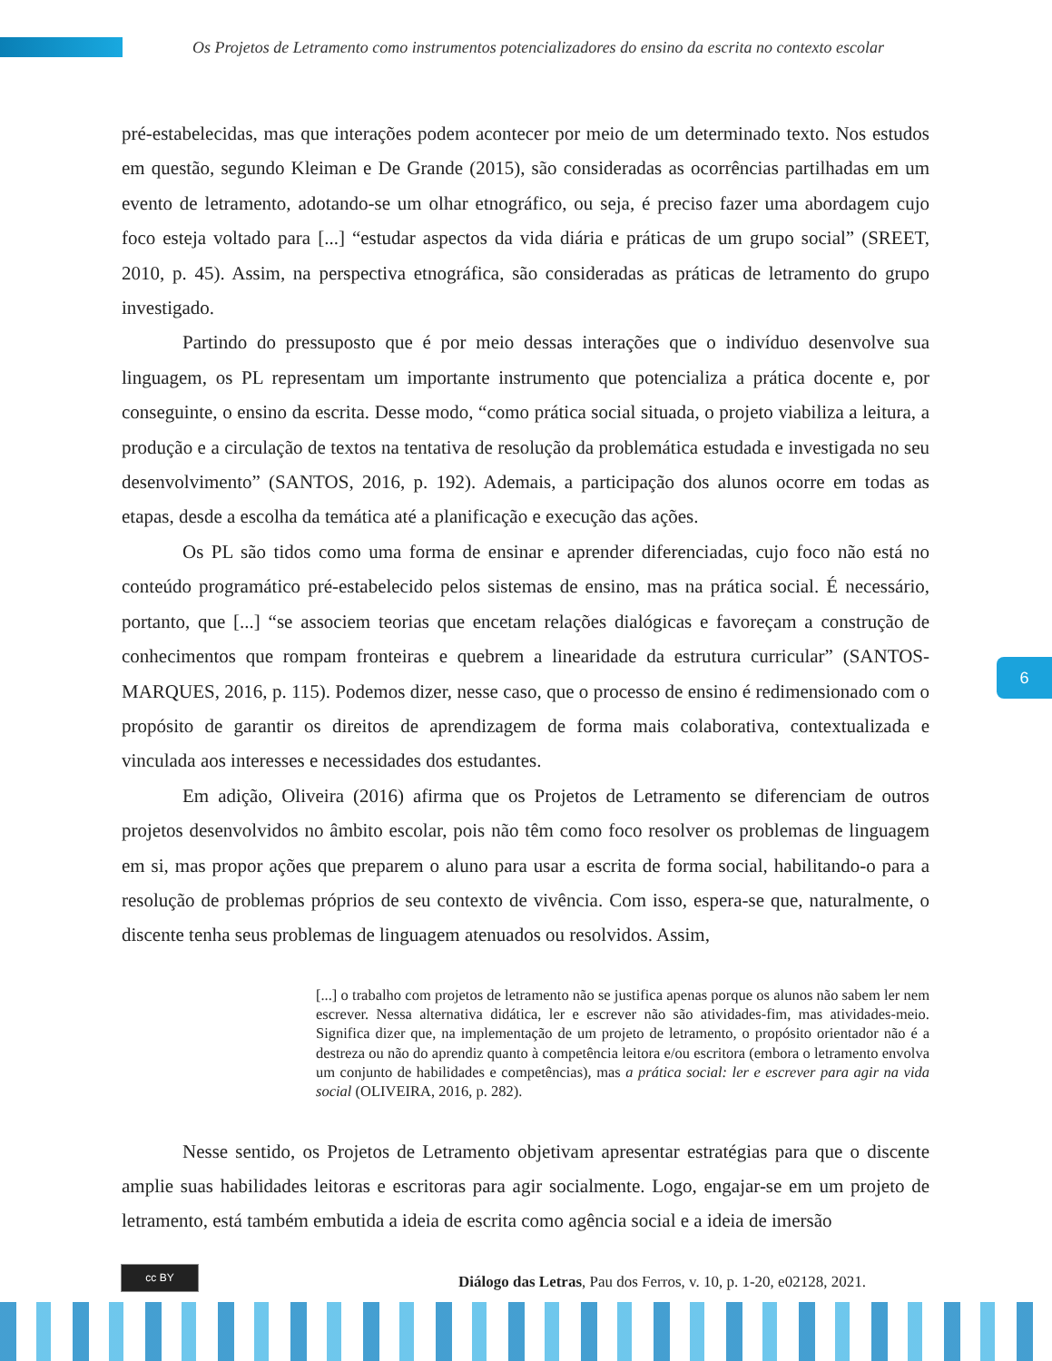Os Projetos de Letramento como instrumentos potencializadores do ensino da escrita no contexto escolar
pré-estabelecidas, mas que interações podem acontecer por meio de um determinado texto. Nos estudos em questão, segundo Kleiman e De Grande (2015), são consideradas as ocorrências partilhadas em um evento de letramento, adotando-se um olhar etnográfico, ou seja, é preciso fazer uma abordagem cujo foco esteja voltado para [...] “estudar aspectos da vida diária e práticas de um grupo social” (SREET, 2010, p. 45). Assim, na perspectiva etnográfica, são consideradas as práticas de letramento do grupo investigado.
Partindo do pressuposto que é por meio dessas interações que o indivíduo desenvolve sua linguagem, os PL representam um importante instrumento que potencializa a prática docente e, por conseguinte, o ensino da escrita. Desse modo, “como prática social situada, o projeto viabiliza a leitura, a produção e a circulação de textos na tentativa de resolução da problemática estudada e investigada no seu desenvolvimento” (SANTOS, 2016, p. 192). Ademais, a participação dos alunos ocorre em todas as etapas, desde a escolha da temática até a planificação e execução das ações.
Os PL são tidos como uma forma de ensinar e aprender diferenciadas, cujo foco não está no conteúdo programático pré-estabelecido pelos sistemas de ensino, mas na prática social. É necessário, portanto, que [...] “se associem teorias que encetam relações dialógicas e favoreçam a construção de conhecimentos que rompam fronteiras e quebrem a linearidade da estrutura curricular” (SANTOS-MARQUES, 2016, p. 115). Podemos dizer, nesse caso, que o processo de ensino é redimensionado com o propósito de garantir os direitos de aprendizagem de forma mais colaborativa, contextualizada e vinculada aos interesses e necessidades dos estudantes.
Em adição, Oliveira (2016) afirma que os Projetos de Letramento se diferenciam de outros projetos desenvolvidos no âmbito escolar, pois não têm como foco resolver os problemas de linguagem em si, mas propor ações que preparem o aluno para usar a escrita de forma social, habilitando-o para a resolução de problemas próprios de seu contexto de vivência. Com isso, espera-se que, naturalmente, o discente tenha seus problemas de linguagem atenuados ou resolvidos. Assim,
[...] o trabalho com projetos de letramento não se justifica apenas porque os alunos não sabem ler nem escrever. Nessa alternativa didática, ler e escrever não são atividades-fim, mas atividades-meio. Significa dizer que, na implementação de um projeto de letramento, o propósito orientador não é a destreza ou não do aprendiz quanto à competência leitora e/ou escritora (embora o letramento envolva um conjunto de habilidades e competências), mas a prática social: ler e escrever para agir na vida social (OLIVEIRA, 2016, p. 282).
Nesse sentido, os Projetos de Letramento objetivam apresentar estratégias para que o discente amplie suas habilidades leitoras e escritoras para agir socialmente. Logo, engajar-se em um projeto de letramento, está também embutida a ideia de escrita como agência social e a ideia de imersão
6
cc BY
Diálogo das Letras, Pau dos Ferros, v. 10, p. 1-20, e02128, 2021.